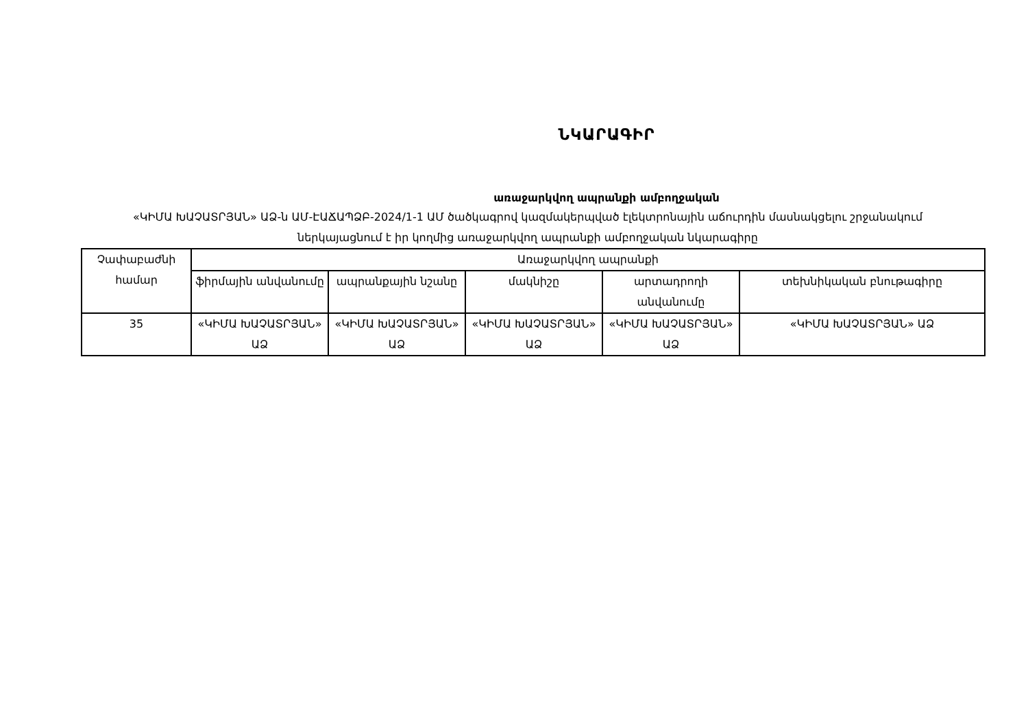ՆԿԱՐԱԳԻՐ
առաջարկվող ապրանքի ամբողջական
«ԿԻՄԱ ԽԱՉԱՏՐՅԱՆ» ԱՁ-ն ԱՄ-ԷԱՃԱՊՁԲ-2024/1-1 ԱՄ ծածկագրով կազմակերպված էլեկտրոնային աճուրդին մասնակցելու շրջանակում ներկայացնում է իր կողմից առաջարկվող ապրանքի ամբողջական նկարագիրը
| Չափաբաժնի համար | Առաջարկվող ապրանքի | | | | |
| --- | --- | --- | --- | --- | --- |
| | ֆիրմային անվանումը | ապրանքային նշանը | մակնիշը | արտադրողի անվանումը | տեխնիկական բնութագիրը |
| 35 | «ԿԻՄԱ ԽԱՉԱՏՐՅԱՆ» ԱՁ | «ԿԻՄԱ ԽԱՉԱՏՐՅԱՆ» ԱՁ | «ԿԻՄԱ ԽԱՉԱՏՐՅԱՆ» ԱՁ | «ԿԻՄԱ ԽԱՉԱՏՐՅԱՆ» ԱՁ | «ԿԻՄԱ ԽԱՉԱՏՐՅԱՆ» ԱՁ |